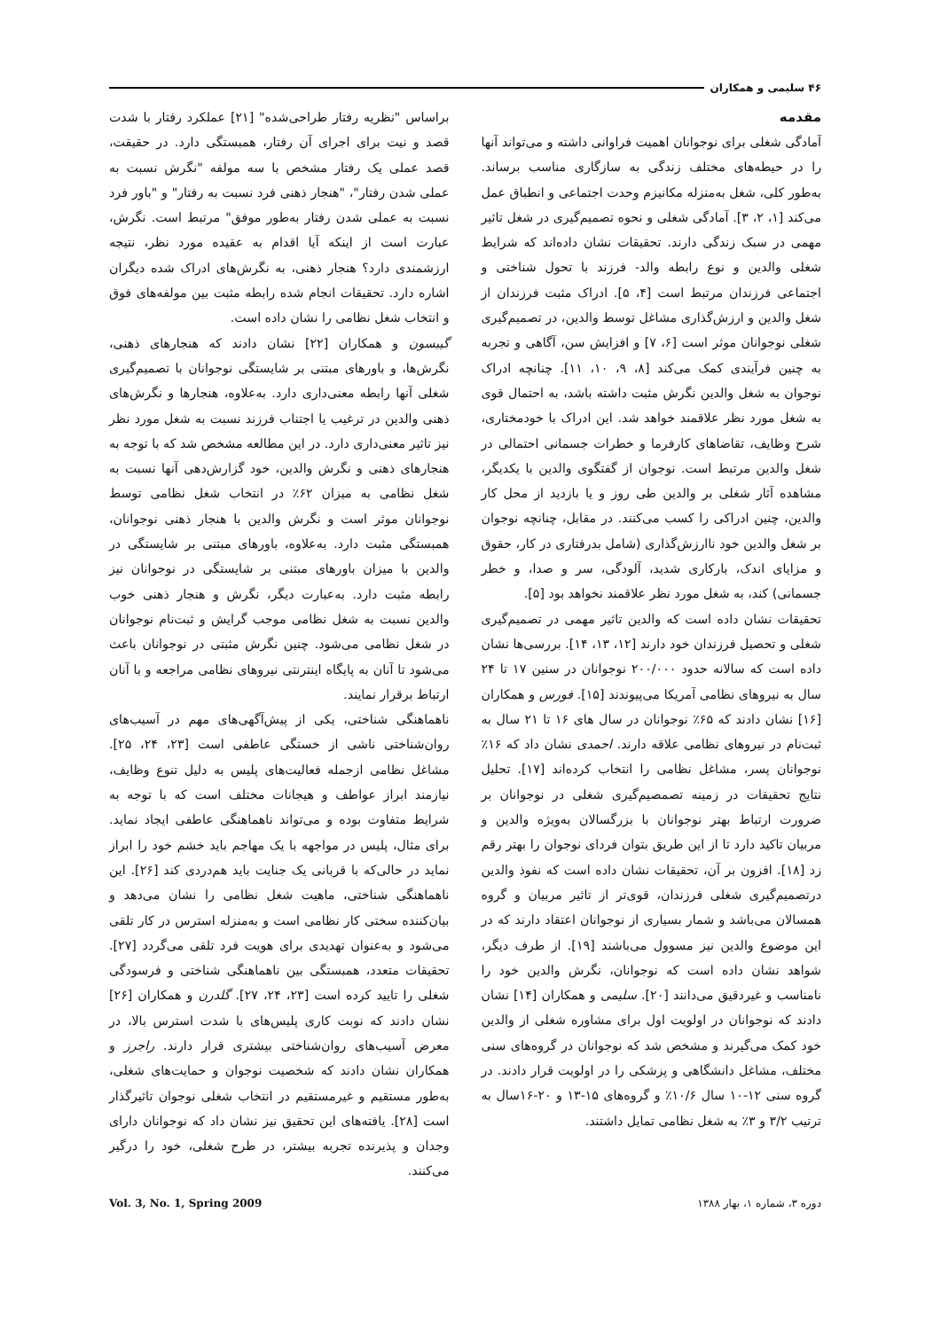۴۶ سلیمی و همکاران
مقدمه
آمادگی شغلی برای نوجوانان اهمیت فراوانی داشته و می‌تواند آنها را در حیطه‌های مختلف زندگی به سازگاری مناسب برساند. به‌طور کلی، شغل به‌منزله مکانیزم وحدت اجتماعی و انطباق عمل می‌کند [۱، ۲، ۳]. آمادگی شغلی و نحوه تصمیم‌گیری در شغل تاثیر مهمی در سبک زندگی دارند. تحقیقات نشان داده‌اند که شرایط شغلی والدین و نوع رابطه والد- فرزند با تحول شناختی و اجتماعی فرزندان مرتبط است [۴، ۵]. ادراک مثبت فرزندان از شغل والدین و ارزش‌گذاری مشاغل توسط والدین، در تصمیم‌گیری شغلی نوجوانان موثر است [۶، ۷] و افزایش سن، آگاهی و تجربه به چنین فرآیندی کمک می‌کند [۸، ۹، ۱۰، ۱۱]. چنانچه ادراک نوجوان به شغل والدین نگرش مثبت داشته باشد، به احتمال قوی به شغل مورد نظر علاقمند خواهد شد. این ادراک با خودمختاری، شرح وظایف، تقاضاهای کارفرما و خطرات جسمانی احتمالی در شغل والدین مرتبط است. نوجوان از گفتگوی والدین با یکدیگر، مشاهده آثار شغلی بر والدین طی روز و یا بازدید از محل کار والدین، چنین ادراکی را کسب می‌کنند. در مقابل، چنانچه نوجوان بر شغل والدین خود ناارزش‌گذاری (شامل بدرفتاری در کار، حقوق و مزایای اندک، بارکاری شدید، آلودگی، سر و صدا، و خطر جسمانی) کند، به شغل مورد نظر علاقمند نخواهد بود [۵].
تحقیقات نشان داده است که والدین تاثیر مهمی در تصمیم‌گیری شغلی و تحصیل فرزندان خود دارند [۱۲، ۱۳، ۱۴]. بررسی‌ها نشان داده است که سالانه حدود ۲۰۰/۰۰۰ نوجوانان در سنین ۱۷ تا ۲۴ سال به نیروهای نظامی آمریکا می‌پیوندند [۱۵]. فورس و همکاران [۱۶] نشان دادند که ۶۵٪ نوجوانان در سال های ۱۶ تا ۲۱ سال به ثبت‌نام در نیروهای نظامی علاقه دارند. احمدی نشان داد که ۱۶٪ نوجوانان پسر، مشاغل نظامی را انتخاب کرده‌اند [۱۷]. تحلیل نتایج تحقیقات در زمینه تصمصیم‌گیری شغلی در نوجوانان بر ضرورت ارتباط بهتر نوجوانان با بزرگسالان به‌ویژه والدین و مربیان تاکید دارد تا از این طریق بتوان فردای نوجوان را بهتر رقم زد [۱۸]. افزون بر آن، تحقیقات نشان داده است که نفوذ والدین درتصمیم‌گیری شغلی فرزندان، قوی‌تر از تاثیر مربیان و گروه همسالان می‌باشد و شمار بسیاری از نوجوانان اعتقاد دارند که در این موضوع والدین نیز مسوول می‌باشند [۱۹]. از طرف دیگر، شواهد نشان داده است که نوجوانان، نگرش والدین خود را نامناسب و غیردقیق می‌دانند [۲۰]. سلیمی و همکاران [۱۴] نشان دادند که نوجوانان در اولویت اول برای مشاوره شغلی از والدین خود کمک می‌گیرند و مشخص شد که نوجوانان در گروه‌های سنی مختلف، مشاغل دانشگاهی و پزشکی را در اولویت قرار دادند. در گروه سنی ۱۲-۱۰ سال ۱۰/۶٪ و گروه‌های ۱۵-۱۳ و ۲۰-۱۶سال به ترتیب ۳/۲ و ۳٪ به شغل نظامی تمایل داشتند.
براساس "نظریه رفتار طراحی‌شده" [۲۱] عملکرد رفتار با شدت قصد و نیت برای اجرای آن رفتار، همبستگی دارد. در حقیقت، قصد عملی یک رفتار مشخص با سه مولفه "نگرش نسبت به عملی شدن رفتار"، "هنجار ذهنی فرد نسبت به رفتار" و "باور فرد نسبت به عملی شدن رفتار به‌طور موفق" مرتبط است. نگرش، عبارت است از اینکه آیا اقدام به عقیده مورد نظر، نتیجه ارزشمندی دارد؟ هنجار ذهنی، به نگرش‌های ادراک شده دیگران اشاره دارد. تحقیقات انجام شده رابطه مثبت بین مولفه‌های فوق و انتخاب شغل نظامی را نشان داده است.
گیبسون و همکاران [۲۲] نشان دادند که هنجارهای ذهنی، نگرش‌ها، و باورهای مبتنی بر شایستگی نوجوانان با تصمیم‌گیری شغلی آنها رابطه معنی‌داری دارد. به‌علاوه، هنجارها و نگرش‌های ذهنی والدین در ترغیب یا اجتناب فرزند نسبت به شغل مورد نظر نیز تاثیر معنی‌داری دارد. در این مطالعه مشخص شد که با توجه به هنجارهای ذهنی و نگرش والدین، خود گزارش‌دهی آنها نسبت به شغل نظامی به میزان ۶۲٪ در انتخاب شغل نظامی توسط نوجوانان موثر است و نگرش والدین با هنجار ذهنی نوجوانان، همبستگی مثبت دارد. به‌علاوه، باورهای مبتنی بر شایستگی در والدین با میزان باورهای مبتنی بر شایستگی در نوجوانان نیز رابطه مثبت دارد. به‌عبارت دیگر، نگرش و هنجار ذهنی خوب والدین نسبت به شغل نظامی موجب گرایش و ثبت‌نام نوجوانان در شغل نظامی می‌شود. چنین نگرش مثبتی در نوجوانان باعث می‌شود تا آنان به پایگاه اینترنتی نیروهای نظامی مراجعه و با آنان ارتباط برقرار نمایند.
ناهماهنگی شناختی، یکی از پیش‌آگهی‌های مهم در آسیب‌های روان‌شناختی ناشی از خستگی عاطفی است [۲۳، ۲۴، ۲۵]. مشاغل نظامی ازجمله فعالیت‌های پلیس به دلیل تنوع وظایف، نیازمند ابراز عواطف و هیجانات مختلف است که با توجه به شرایط متفاوت بوده و می‌تواند ناهماهنگی عاطفی ایجاد نماید. برای مثال، پلیس در مواجهه با یک مهاجم باید خشم خود را ابراز نماید در حالی‌که با قربانی یک جنایت باید هم‌دردی کند [۲۶]. این ناهماهنگی شناختی، ماهیت شغل نظامی را نشان می‌دهد و بیان‌کننده سختی کار نظامی است و به‌منزله استرس در کار تلقی می‌شود و به‌عنوان تهدیدی برای هویت فرد تلقی می‌گردد [۲۷]. تحقیقات متعدد، همبستگی بین ناهماهنگی شناختی و فرسودگی شغلی را تایید کرده است [۲۳، ۲۴، ۲۷]. گلدرن و همکاران [۲۶] نشان دادند که نوبت کاری پلیس‌های با شدت استرس بالا، در معرض آسیب‌های روان‌شناختی بیشتری قرار دارند. راجرز و همکاران نشان دادند که شخصیت نوجوان و حمایت‌های شغلی، به‌طور مستقیم و غیرمستقیم در انتخاب شغلی نوجوان تاثیرگذار است [۲۸]. یافته‌های این تحقیق نیز نشان داد که نوجوانان دارای وجدان و پذیرنده تجربه بیشتر، در طرح شغلی، خود را درگیر می‌کنند.
دوره ۳، شماره ۱، بهار ۱۳۸۸ Vol. 3, No. 1, Spring 2009